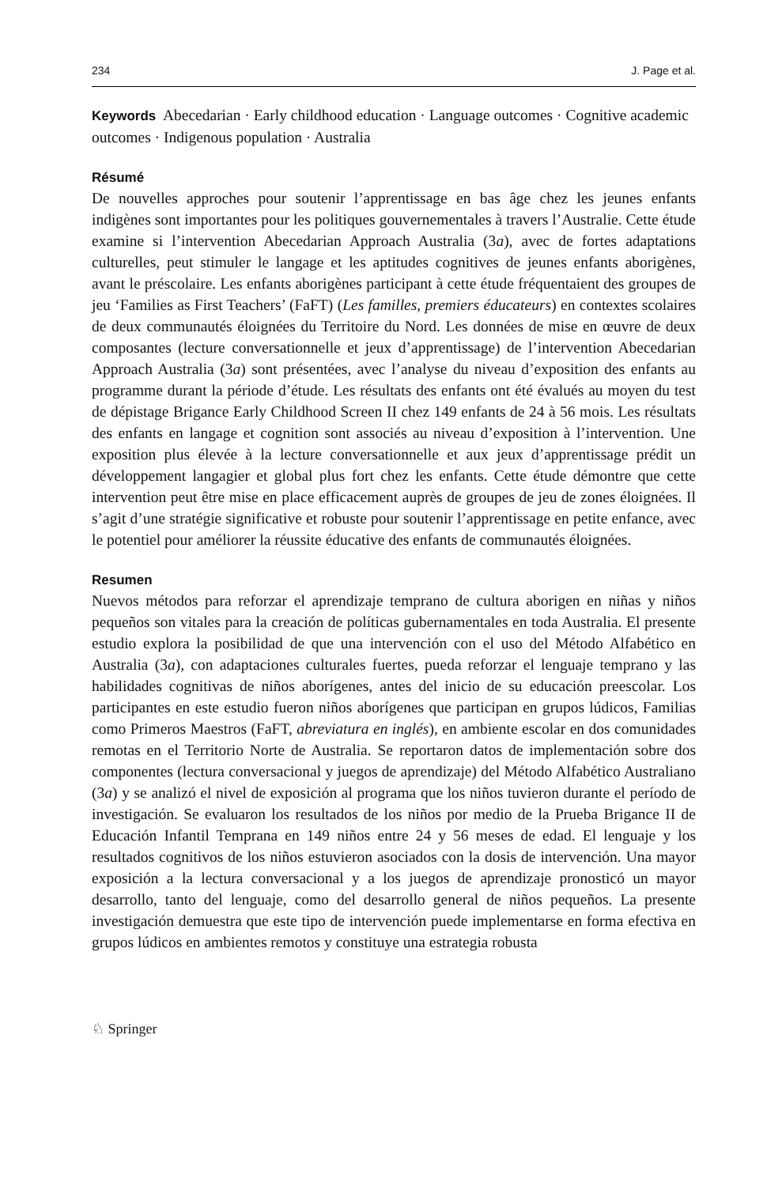234 J. Page et al.
Keywords Abecedarian · Early childhood education · Language outcomes · Cognitive academic outcomes · Indigenous population · Australia
Résumé
De nouvelles approches pour soutenir l’apprentissage en bas âge chez les jeunes enfants indigènes sont importantes pour les politiques gouvernementales à travers l’Australie. Cette étude examine si l’intervention Abecedarian Approach Australia (3a), avec de fortes adaptations culturelles, peut stimuler le langage et les aptitudes cognitives de jeunes enfants aborigènes, avant le préscolaire. Les enfants aborigènes participant à cette étude fréquentaient des groupes de jeu ‘Families as First Teachers’ (FaFT) (Les familles, premiers éducateurs) en contextes scolaires de deux communautés éloignées du Territoire du Nord. Les données de mise en œuvre de deux composantes (lecture conversationnelle et jeux d’apprentissage) de l’intervention Abecedarian Approach Australia (3a) sont présentées, avec l’analyse du niveau d’exposition des enfants au programme durant la période d’étude. Les résultats des enfants ont été évalués au moyen du test de dépistage Brigance Early Childhood Screen II chez 149 enfants de 24 à 56 mois. Les résultats des enfants en langage et cognition sont associés au niveau d’exposition à l’intervention. Une exposition plus élevée à la lecture conversationnelle et aux jeux d’apprentissage prédit un développement langagier et global plus fort chez les enfants. Cette étude démontre que cette intervention peut être mise en place efficacement auprès de groupes de jeu de zones éloignées. Il s’agit d’une stratégie significative et robuste pour soutenir l’apprentissage en petite enfance, avec le potentiel pour améliorer la réussite éducative des enfants de communautés éloignées.
Resumen
Nuevos métodos para reforzar el aprendizaje temprano de cultura aborigen en niñas y niños pequeños son vitales para la creación de políticas gubernamentales en toda Australia. El presente estudio explora la posibilidad de que una intervención con el uso del Método Alfabético en Australia (3a), con adaptaciones culturales fuertes, pueda reforzar el lenguaje temprano y las habilidades cognitivas de niños aborígenes, antes del inicio de su educación preescolar. Los participantes en este estudio fueron niños aborígenes que participan en grupos lúdicos, Familias como Primeros Maestros (FaFT, abreviatura en inglés), en ambiente escolar en dos comunidades remotas en el Territorio Norte de Australia. Se reportaron datos de implementación sobre dos componentes (lectura conversacional y juegos de aprendizaje) del Método Alfabético Australiano (3a) y se analizó el nivel de exposición al programa que los niños tuvieron durante el período de investigación. Se evaluaron los resultados de los niños por medio de la Prueba Brigance II de Educación Infantil Temprana en 149 niños entre 24 y 56 meses de edad. El lenguaje y los resultados cognitivos de los niños estuvieron asociados con la dosis de intervención. Una mayor exposición a la lectura conversacional y a los juegos de aprendizaje pronosticó un mayor desarrollo, tanto del lenguaje, como del desarrollo general de niños pequeños. La presente investigación demuestra que este tipo de intervención puede implementarse en forma efectiva en grupos lúdicos en ambientes remotos y constituye una estrategia robusta
♘ Springer